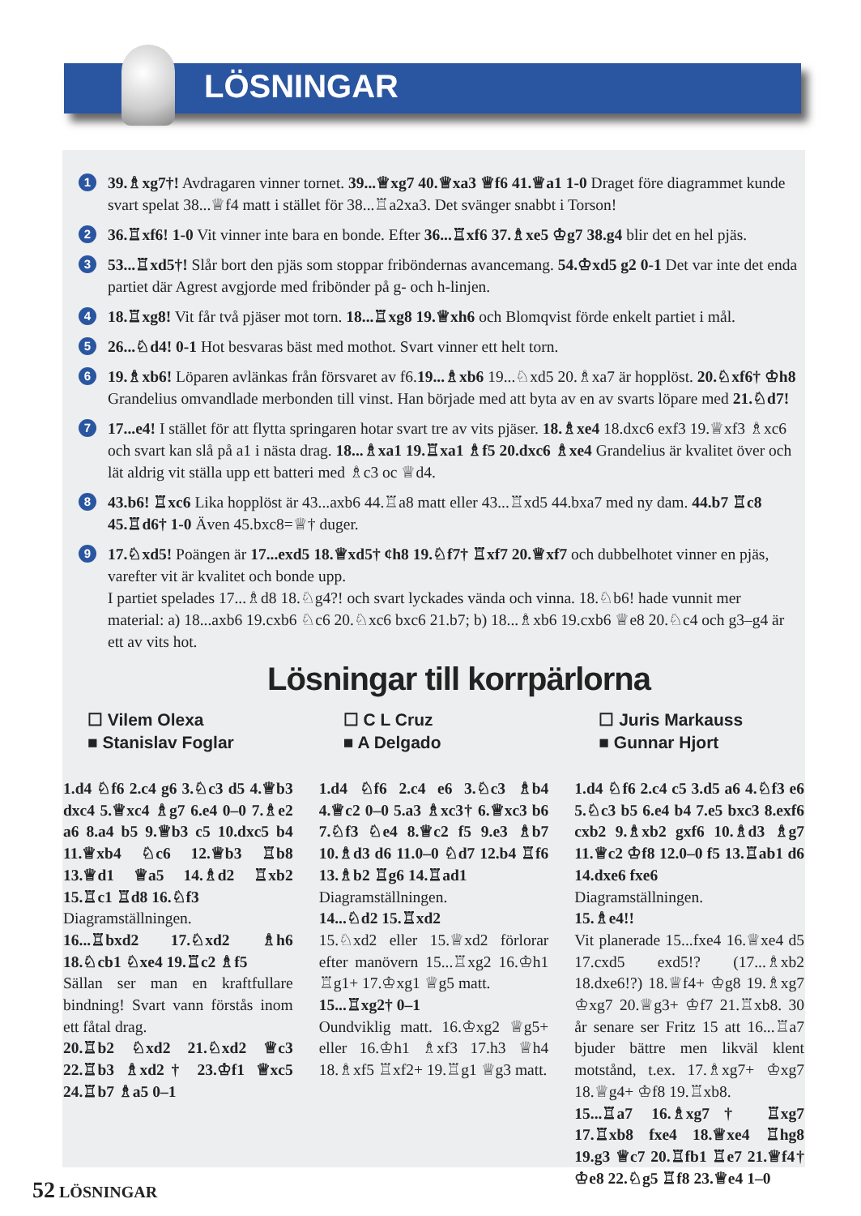LÖSNINGAR
1
39.♗xg7†! Avdragaren vinner tornet. 39...♕xg7 40.♕xa3 ♕f6 41.♕a1 1-0 Draget före diagrammet kunde svart spelat 38...♕f4 matt i stället för 38...♖a2xa3. Det svänger snabbt i Torson!
2
36.♖xf6! 1-0 Vit vinner inte bara en bonde. Efter 36...♖xf6 37.♗xe5 ♔g7 38.g4 blir det en hel pjäs.
3
53...♖xd5†! Slår bort den pjäs som stoppar friböndernas avancemang. 54.♔xd5 g2 0-1 Det var inte det enda partiet där Agrest avgjorde med fribönder på g- och h-linjen.
4
18.♖xg8! Vit får två pjäser mot torn. 18...♖xg8 19.♕xh6 och Blomqvist förde enkelt partiet i mål.
5
26...♘d4! 0-1 Hot besvaras bäst med mothot. Svart vinner ett helt torn.
6
19.♗xb6! Löparen avlänkas från försvaret av f6.19...♗xb6 19...♘xd5 20.♗xa7 är hopplöst. 20.♘xf6† ♔h8 Grandelius omvandlade merbonden till vinst. Han började med att byta av en av svarts löpare med 21.♘d7!
7
17...e4! I stället för att flytta springaren hotar svart tre av vits pjäser. 18.♗xe4 18.dxc6 exf3 19.♕xf3 ♗xc6 och svart kan slå på a1 i nästa drag. 18...♗xa1 19.♖xa1 ♗f5 20.dxc6 ♗xe4 Grandelius är kvalitet över och lät aldrig vit ställa upp ett batteri med ♗c3 oc ♕d4.
8
43.b6! ♖xc6 Lika hopplöst är 43...axb6 44.♖a8 matt eller 43...♖xd5 44.bxa7 med ny dam. 44.b7 ♖c8 45.♖d6† 1-0 Även 45.bxc8=♕† duger.
9
17.♘xd5! Poängen är 17...exd5 18.♕xd5† ¢h8 19.♘f7† ♖xf7 20.♕xf7 och dubbelhotet vinner en pjäs, varefter vit är kvalitet och bonde upp.
I partiet spelades 17...♗d8 18.♘g4?! och svart lyckades vända och vinna. 18.♘b6! hade vunnit mer material: a) 18...axb6 19.cxb6 ♘c6 20.♘xc6 bxc6 21.b7; b) 18...♗xb6 19.cxb6 ♕e8 20.♘c4 och g3–g4 är ett av vits hot.
Lösningar till korrpärlorna
☐ Vilem Olexa
■ Stanislav Foglar
1.d4 ♘f6 2.c4 g6 3.♘c3 d5 4.♕b3 dxc4 5.♕xc4 ♗g7 6.e4 0–0 7.♗e2 a6 8.a4 b5 9.♕b3 c5 10.dxc5 b4 11.♕xb4 ♘c6 12.♕b3 ♖b8 13.♕d1 ♕a5 14.♗d2 ♖xb2 15.♖c1 ♖d8 16.♘f3
Diagramställningen.
16...♖bxd2 17.♘xd2 ♗h6 18.♘cb1 ♘xe4 19.♖c2 ♗f5
Sällan ser man en kraftfullare bindning! Svart vann förstås inom ett fåtal drag.
20.♖b2 ♘xd2 21.♘xd2 ♕c3 22.♖b3 ♗xd2† 23.♔f1 ♕xc5 24.♖b7 ♗a5 0–1
☐ C L Cruz
■ A Delgado
1.d4 ♘f6 2.c4 e6 3.♘c3 ♗b4 4.♕c2 0–0 5.a3 ♗xc3† 6.♕xc3 b6 7.♘f3 ♘e4 8.♕c2 f5 9.e3 ♗b7 10.♗d3 d6 11.0–0 ♘d7 12.b4 ♖f6 13.♗b2 ♖g6 14.♖ad1
Diagramställningen.
14...♘d2 15.♖xd2
15.♘xd2 eller 15.♕xd2 förlorar efter manövern 15...♖xg2 16.♔h1 ♖g1+ 17.♔xg1 ♕g5 matt.
15...♖xg2† 0–1
Oundviklig matt. 16.♔xg2 ♕g5+ eller 16.♔h1 ♗xf3 17.h3 ♕h4 18.♗xf5 ♖xf2+ 19.♖g1 ♕g3 matt.
☐ Juris Markauss
■ Gunnar Hjort
1.d4 ♘f6 2.c4 c5 3.d5 a6 4.♘f3 e6 5.♘c3 b5 6.e4 b4 7.e5 bxc3 8.exf6 cxb2 9.♗xb2 gxf6 10.♗d3 ♗g7 11.♕c2 ♔f8 12.0–0 f5 13.♖ab1 d6 14.dxe6 fxe6
Diagramställningen.
15.♗e4!!
Vit planerade 15...fxe4 16.♕xe4 d5 17.cxd5 exd5!? (17...♗xb2 18.dxe6!?) 18.♕f4+ ♔g8 19.♗xg7 ♔xg7 20.♕g3+ ♔f7 21.♖xb8. 30 år senare ser Fritz 15 att 16...♖a7 bjuder bättre men likväl klent motstånd, t.ex. 17.♗xg7+ ♔xg7 18.♕g4+ ♔f8 19.♖xb8.
15...♖a7 16.♗xg7† ♖xg7 17.♖xb8 fxe4 18.♕xe4 ♖hg8 19.g3 ♕c7 20.♖fb1 ♖e7 21.♕f4† ♔e8 22.♘g5 ♖f8 23.♕e4 1–0
52 LÖSNINGAR